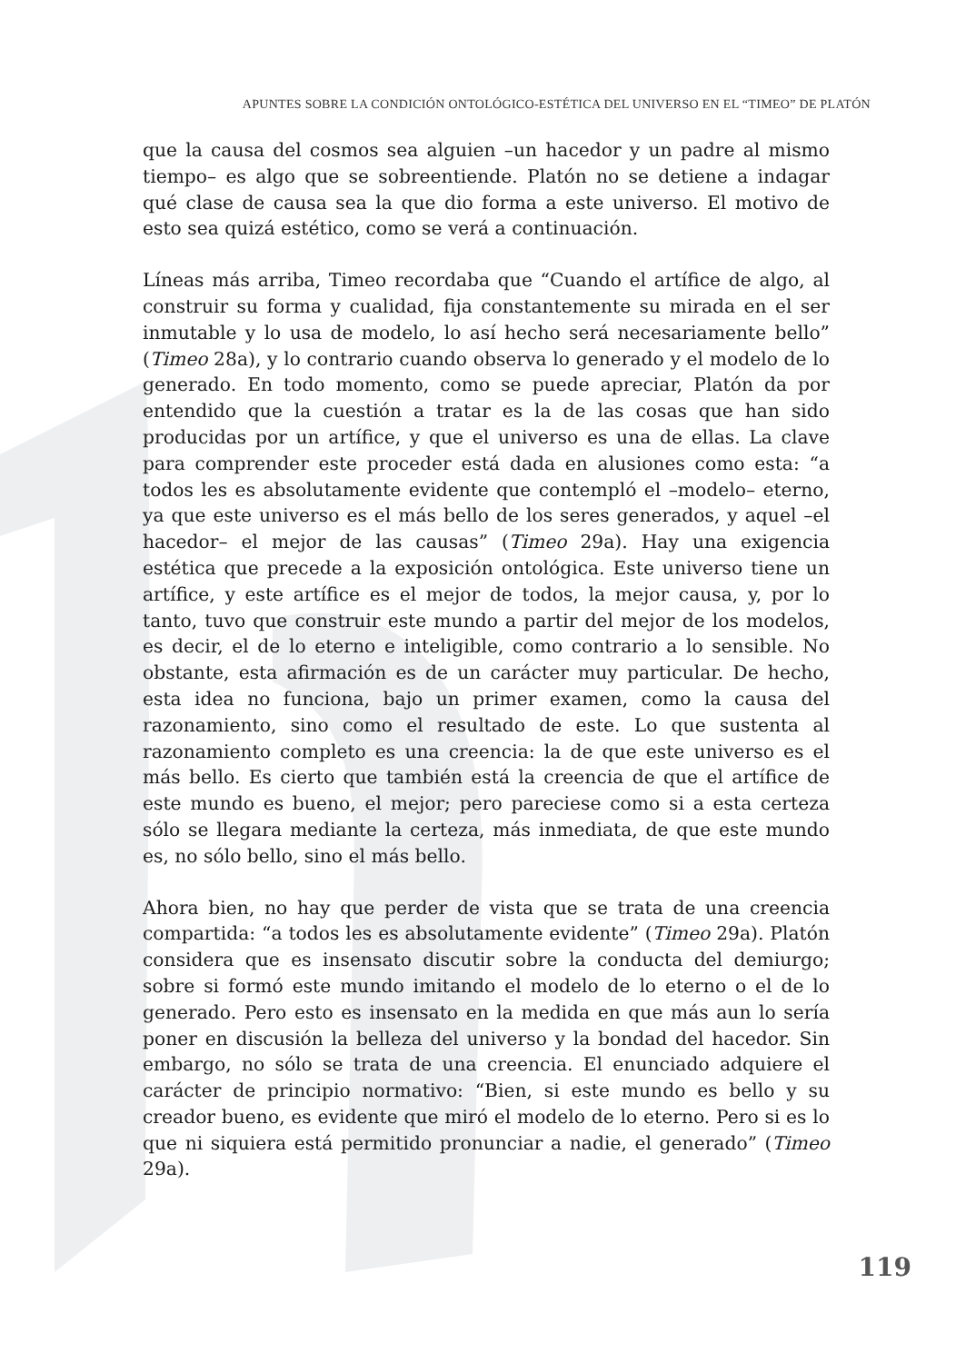APUNTES SOBRE LA CONDICIÓN ONTOLÓGICO-ESTÉTICA DEL UNIVERSO EN EL “TIMEO” DE PLATÓN
que la causa del cosmos sea alguien –un hacedor y un padre al mismo tiempo– es algo que se sobreentiende. Platón no se detiene a indagar qué clase de causa sea la que dio forma a este universo. El motivo de esto sea quizá estético, como se verá a continuación.
Líneas más arriba, Timeo recordaba que “Cuando el artífice de algo, al construir su forma y cualidad, fija constantemente su mirada en el ser inmutable y lo usa de modelo, lo así hecho será necesariamente bello” (Timeo 28a), y lo contrario cuando observa lo generado y el modelo de lo generado. En todo momento, como se puede apreciar, Platón da por entendido que la cuestión a tratar es la de las cosas que han sido producidas por un artífice, y que el universo es una de ellas. La clave para comprender este proceder está dada en alusiones como esta: “a todos les es absolutamente evidente que contempló el –modelo– eterno, ya que este universo es el más bello de los seres generados, y aquel –el hacedor– el mejor de las causas” (Timeo 29a). Hay una exigencia estética que precede a la exposición ontológica. Este universo tiene un artífice, y este artífice es el mejor de todos, la mejor causa, y, por lo tanto, tuvo que construir este mundo a partir del mejor de los modelos, es decir, el de lo eterno e inteligible, como contrario a lo sensible. No obstante, esta afirmación es de un carácter muy particular. De hecho, esta idea no funciona, bajo un primer examen, como la causa del razonamiento, sino como el resultado de este. Lo que sustenta al razonamiento completo es una creencia: la de que este universo es el más bello. Es cierto que también está la creencia de que el artífice de este mundo es bueno, el mejor; pero pareciese como si a esta certeza sólo se llegara mediante la certeza, más inmediata, de que este mundo es, no sólo bello, sino el más bello.
Ahora bien, no hay que perder de vista que se trata de una creencia compartida: “a todos les es absolutamente evidente” (Timeo 29a). Platón considera que es insensato discutir sobre la conducta del demiurgo; sobre si formó este mundo imitando el modelo de lo eterno o el de lo generado. Pero esto es insensato en la medida en que más aun lo sería poner en discusión la belleza del universo y la bondad del hacedor. Sin embargo, no sólo se trata de una creencia. El enunciado adquiere el carácter de principio normativo: “Bien, si este mundo es bello y su creador bueno, es evidente que miró el modelo de lo eterno. Pero si es lo que ni siquiera está permitido pronunciar a nadie, el generado” (Timeo 29a).
119